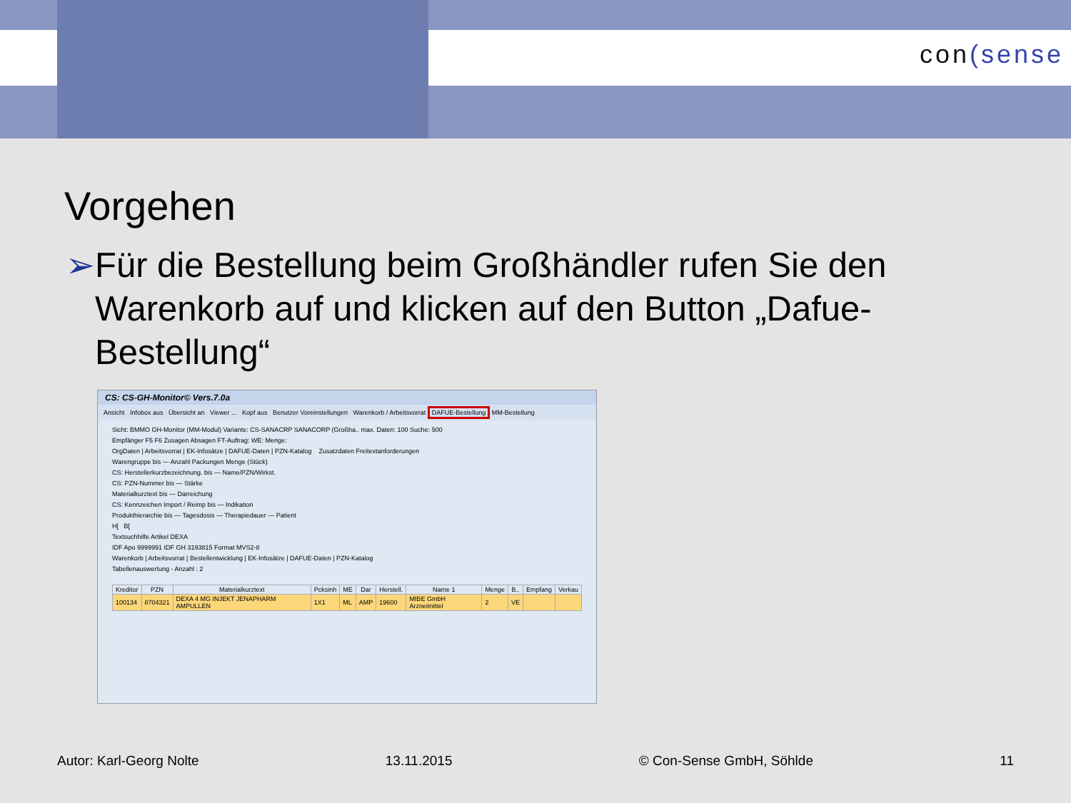con(sense
Vorgehen
➢ Für die Bestellung beim Großhändler rufen Sie den Warenkorb auf und klicken auf den Button „Dafue-Bestellung“
CS: CS-GH-Monitor© Vers.7.0a
Ansicht Infobox aus Übersicht an Viewer ... Kopf aus Benutzer Voreinstellungen Warenkorb / Arbeitsvorrat DAFUE-Bestellung MM-Bestellung
Sicht: BMMO GH-Monitor (MM-Modul) Variante: CS-SANACRP SANACORP (Großha.. max. Daten: 100 Suche: 500
Empfänger F5 F6 Zusagen Absagen FT-Auftrag: WE: Menge:
OrgDaten | Arbeitsvorrat | EK-Infosätze | DAFUE-Daten | PZN-Katalog Zusatzdaten Freitextanforderungen
Warengruppe bis — Anzahl Packungen Menge (Stück)
CS: Herstellerkurzbezeichnung. bis — Name/PZN/Wirkst.
CS: PZN-Nummer bis — Stärke
Materialkurztext bis — Darreichung
CS: Kennzeichen Import / Reimp bis — Indikation
Produkthierarchie bis — Tagesdosis — Therapiedauer — Patient
H[ B[
Textsuchhilfe Artikel DEXA
IDF Apo 9999991 IDF GH 3193815 Format MVS2-8
Warenkorb | Arbeitsvorrat | Bestellentwicklung | EK-Infosätze | DAFUE-Daten | PZN-Katalog
Tabellenauswertung - Anzahl : 2
| Kreditor | PZN | Materialkurztext | Pcksinh | ME | Dar | Herstell. | Name 1 | Menge | B.. | Empfang | Verkau |
| --- | --- | --- | --- | --- | --- | --- | --- | --- | --- | --- | --- |
| 100134 | 8704321 | DEXA 4 MG INJEKT JENAPHARM AMPULLEN | 1X1 | ML | AMP | 19600 | MIBE GmbH Arzneimittel | 2 | VE | | |
Autor: Karl-Georg Nolte 13.11.2015 © Con-Sense GmbH, Söhlde 11